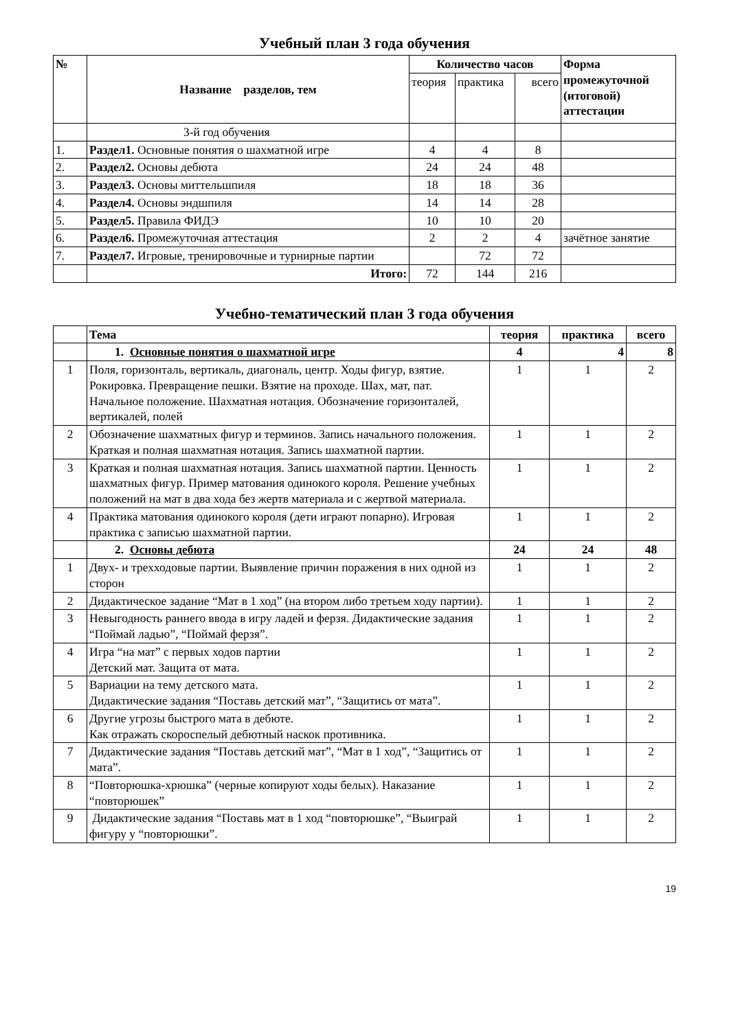Учебный план 3 года обучения
| № | Название разделов, тем | Количество часов | | | Форма промежуточной (итоговой) аттестации |
| --- | --- | --- | --- | --- | --- |
| | | теория | практика | всего | |
| | 3-й год обучения | | | | |
| 1. | Раздел1. Основные понятия о шахматной игре | 4 | 4 | 8 | |
| 2. | Раздел2. Основы дебюта | 24 | 24 | 48 | |
| 3. | Раздел3. Основы миттельшпиля | 18 | 18 | 36 | |
| 4. | Раздел4. Основы эндшпиля | 14 | 14 | 28 | |
| 5. | Раздел5. Правила ФИДЭ | 10 | 10 | 20 | |
| 6. | Раздел6. Промежуточная аттестация | 2 | 2 | 4 | зачётное занятие |
| 7. | Раздел7. Игровые, тренировочные и турнирные партии | | 72 | 72 | |
| | Итого: | 72 | 144 | 216 | |
Учебно-тематический план 3 года обучения
| | Тема | теория | практика | всего |
| | 1. Основные понятия о шахматной игре | 4 | 4 | 8 |
| 1 | Поля, горизонталь, вертикаль, диагональ, центр. Ходы фигур, взятие. Рокировка. Превращение пешки. Взятие на проходе. Шах, мат, пат. Начальное положение. Шахматная нотация. Обозначение горизонталей, вертикалей, полей | 1 | 1 | 2 |
| 2 | Обозначение шахматных фигур и терминов. Запись начального положения. Краткая и полная шахматная нотация. Запись шахматной партии. | 1 | 1 | 2 |
| 3 | Краткая и полная шахматная нотация. Запись шахматной партии. Ценность шахматных фигур. Пример матования одинокого короля. Решение учебных положений на мат в два хода без жертв материала и с жертвой материала. | 1 | 1 | 2 |
| 4 | Практика матования одинокого короля (дети играют попарно). Игровая практика с записью шахматной партии. | 1 | 1 | 2 |
| | 2. Основы дебюта | 24 | 24 | 48 |
| 1 | Двух- и трехходовые партии. Выявление причин поражения в них одной из сторон | 1 | 1 | 2 |
| 2 | Дидактическое задание “Мат в 1 ход” (на втором либо третьем ходу партии). | 1 | 1 | 2 |
| 3 | Невыгодность раннего ввода в игру ладей и ферзя. Дидактические задания “Поймай ладью”, “Поймай ферзя”. | 1 | 1 | 2 |
| 4 | Игра “на мат” с первых ходов партии Детский мат. Защита от мата. | 1 | 1 | 2 |
| 5 | Вариации на тему детского мата. Дидактические задания “Поставь детский мат”, “Защитись от мата”. | 1 | 1 | 2 |
| 6 | Другие угрозы быстрого мата в дебюте. Как отражать скороспелый дебютный наскок противника. | 1 | 1 | 2 |
| 7 | Дидактические задания “Поставь детский мат”, “Мат в 1 ход”, “Защитись от мата”. | 1 | 1 | 2 |
| 8 | “Повторюшка-хрюшка” (черные копируют ходы белых). Наказание “повторюшек” | 1 | 1 | 2 |
| 9 | Дидактические задания “Поставь мат в 1 ход “повторюшке”, “Выиграй фигуру у “повторюшки”. | 1 | 1 | 2 |
19